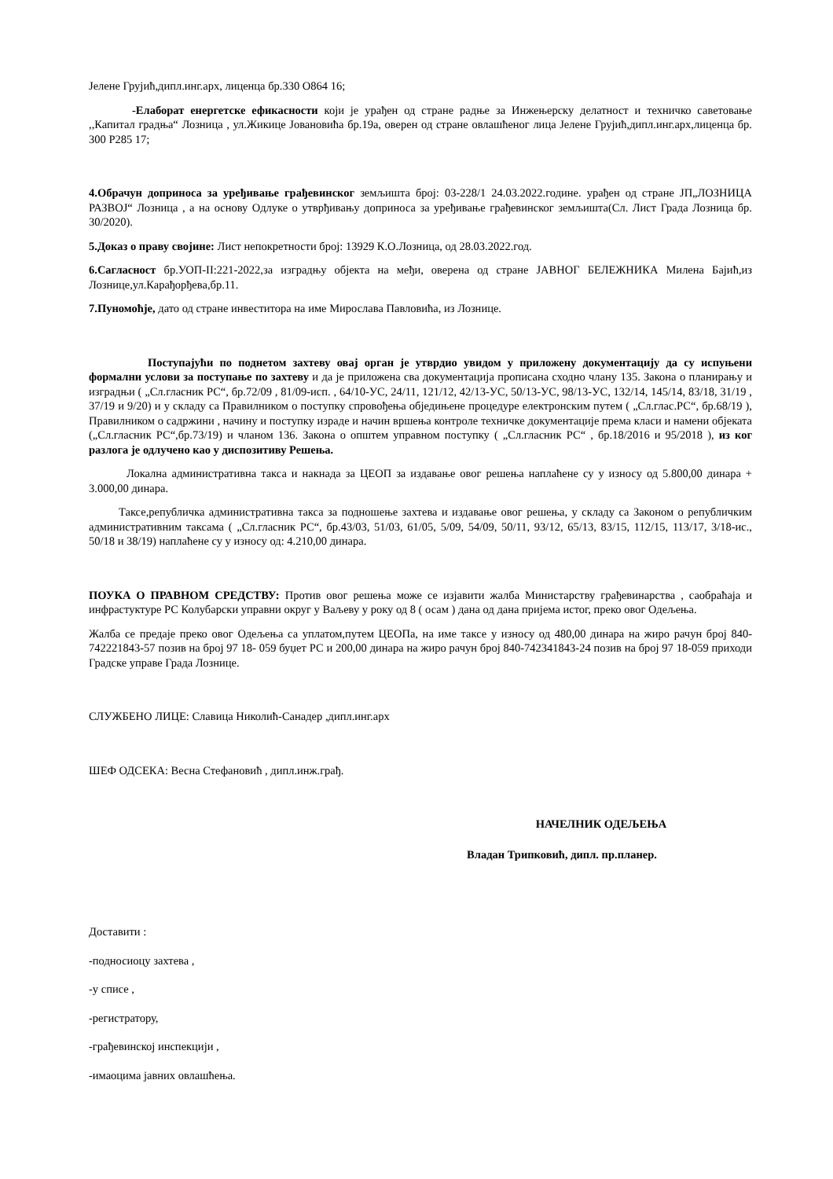Јелене Грујић,дипл.инг.арх, лиценца бр.330 О864 16;
-Елаборат енергетске ефикасности који је урађен од стране радње за Инжењерску делатност и техничко саветовање ,,Капитал градња“ Лозница , ул.Жикице Јовановића бр.19а, оверен од стране овлашћеног лица Јелене Грујић,дипл.инг.арх,лиценца бр. 300 Р285 17;
4.Обрачун доприноса за уређивање грађевинског земљишта број: 03-228/1 24.03.2022.године. урађен од стране ЈП„ЛОЗНИЦА РАЗВОЈ“ Лозница , а на основу Одлуке о утврђивању доприноса за уређивање грађевинског земљишта(Сл. Лист Града Лозница бр. 30/2020).
5.Доказ о праву својине: Лист непокретности број: 13929 К.О.Лозница, од 28.03.2022.год.
6.Сагласност бр.УОП-II:221-2022,за изградњу објекта на међи, оверена од стране ЈАВНОГ БЕЛЕЖНИКА Милена Бајић,из Лознице,ул.Карађорђева,бр.11.
7.Пуномоћје, дато од стране инвеститора на име Мирослава Павловића, из Лознице.
Поступајући по поднетом захтеву овај орган је утврдио увидом у приложену документацију да су испуњени формални услови за поступање по захтеву и да је приложена сва документација прописана сходно члану 135. Закона о планирању и изградњи ( „Сл.гласник РС“, бр.72/09 , 81/09-исп. , 64/10-УС, 24/11, 121/12, 42/13-УС, 50/13-УС, 98/13-УС, 132/14, 145/14, 83/18, 31/19 , 37/19 и 9/20) и у складу са Правилником о поступку спровођења обједињене процедуре електронским путем ( „Сл.глас.РС“, бр.68/19 ), Правилником о садржини , начину и поступку израде и начин вршења контроле техничке документације према класи и намени објеката („Сл.гласник РС“,бр.73/19) и чланом 136. Закона о општем управном поступку ( „Сл.гласник РС“ , бр.18/2016 и 95/2018 ), из ког разлога је одлучено као у диспозитиву Решења.
Локална административна такса и накнада за ЦЕОП за издавање овог решења наплаћене су у износу од 5.800,00 динара + 3.000,00 динара.
Таксе,републичка административна такса за подношење захтева и издавање овог решења, у складу са Законом о републичким административним таксама ( „Сл.гласник РС“, бр.43/03, 51/03, 61/05, 5/09, 54/09, 50/11, 93/12, 65/13, 83/15, 112/15, 113/17, 3/18-ис., 50/18 и 38/19) наплаћене су у износу од: 4.210,00 динара.
ПОУКА О ПРАВНОМ СРЕДСТВУ: Против овог решења може се изјавити жалба Министарству грађевинарства , саобраћаја и инфрастуктуре РС Колубарски управни округ у Ваљеву у року од 8 ( осам ) дана од дана пријема истог, преко овог Одељења.
Жалба се предаје преко овог Одељења са уплатом,путем ЦЕОПа, на име таксе у износу од 480,00 динара на жиро рачун број 840-742221843-57 позив на број 97 18- 059 буџет РС и 200,00 динара на жиро рачун број 840-742341843-24 позив на број 97 18-059 приходи Градске управе Града Лознице.
СЛУЖБЕНО ЛИЦЕ: Славица Николић-Санадер ,дипл.инг.арх
ШЕФ ОДСЕКА: Весна Стефановић , дипл.инж.грађ.
НАЧЕЛНИК ОДЕЉЕЊА
Владан Трипковић, дипл. пр.планер.
Доставити :
-подносиоцу захтева ,
-у списе ,
-регистратору,
-грађевинској инспекцији ,
-имаоцима јавних овлашћења.